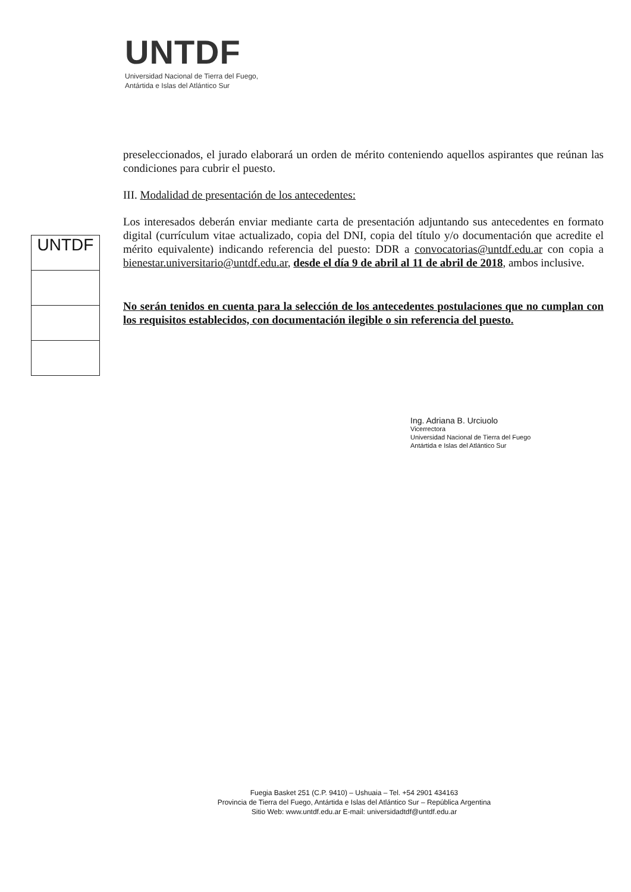UNTDF
Universidad Nacional de Tierra del Fuego,
Antártida e Islas del Atlántico Sur
preseleccionados, el jurado elaborará un orden de mérito conteniendo aquellos aspirantes que reúnan las condiciones para cubrir el puesto.
III. Modalidad de presentación de los antecedentes:
Los interesados deberán enviar mediante carta de presentación adjuntando sus antecedentes en formato digital (currículum vitae actualizado, copia del DNI, copia del título y/o documentación que acredite el mérito equivalente) indicando referencia del puesto: DDR a convocatorias@untdf.edu.ar con copia a bienestar.universitario@untdf.edu.ar, desde el día 9 de abril al 11 de abril de 2018, ambos inclusive.
No serán tenidos en cuenta para la selección de los antecedentes postulaciones que no cumplan con los requisitos establecidos, con documentación ilegible o sin referencia del puesto.
UNTDF
Ing. Adriana B. Urciuolo
Vicerrectora
Universidad Nacional de Tierra del Fuego
Antártida e Islas del Atlántico Sur
Fuegia Basket 251 (C.P. 9410) – Ushuaia – Tel. +54 2901 434163
Provincia de Tierra del Fuego, Antártida e Islas del Atlántico Sur – República Argentina
Sitio Web: www.untdf.edu.ar E-mail: universidadtdf@untdf.edu.ar